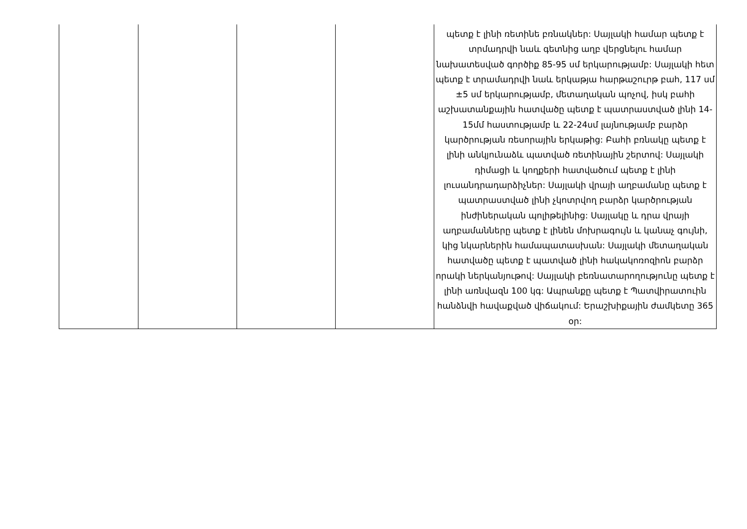| | | | | պետք է լինի ռետինե բռնակներ: Սայլակի համար պետք է տրմադրվի նաև գետնից աղբ վերցնելու համար նախատեսված գործիք 85-95 սմ երկարությամբ: Սայլակի հետ պետք է տրամադրվի նաև երկաթյա հարթաշուրթ բահ, 117 սմ ±5 սմ երկարությամբ, մետաղական պոչով, իսկ բահի աշխատանքային հատվածը պետք է պատրաստված լինի 14-15մմ հաստությամբ և 22-24սմ լայնությամբ բարձր կարծրության ռեսորային երկաթից: Բահի բռնակը պետք է լինի անկյունաձև պատված ռետինային շերտով: Սայլակի դիմացի և կողքերի հատվածում պետք է լինի լուսանդրադարձիչներ: Սայլակի վրայի աղբամանը պետք է պատրաստված լինի չկոտրվող բարձր կարծրության ինժիներական պոլիթելինից: Սայլակը և դրա վրայի աղբամանները պետք է լինեն մոխրագույն և կանաչ գույնի, կից նկարներին համապատասխան: Սայլակի մետաղական հատվածը պետք է պատված լինի հակակոռոզիոն բարձր որակի ներկանյութով: Սայլակի բեռնատարողությունը պետք է լինի առնվազն 100 կգ: Ապրանքը պետք է Պատվիրատուին հանձնվի հավաքված վիճակում: Երաշխիքային ժամկետը 365 օր: |